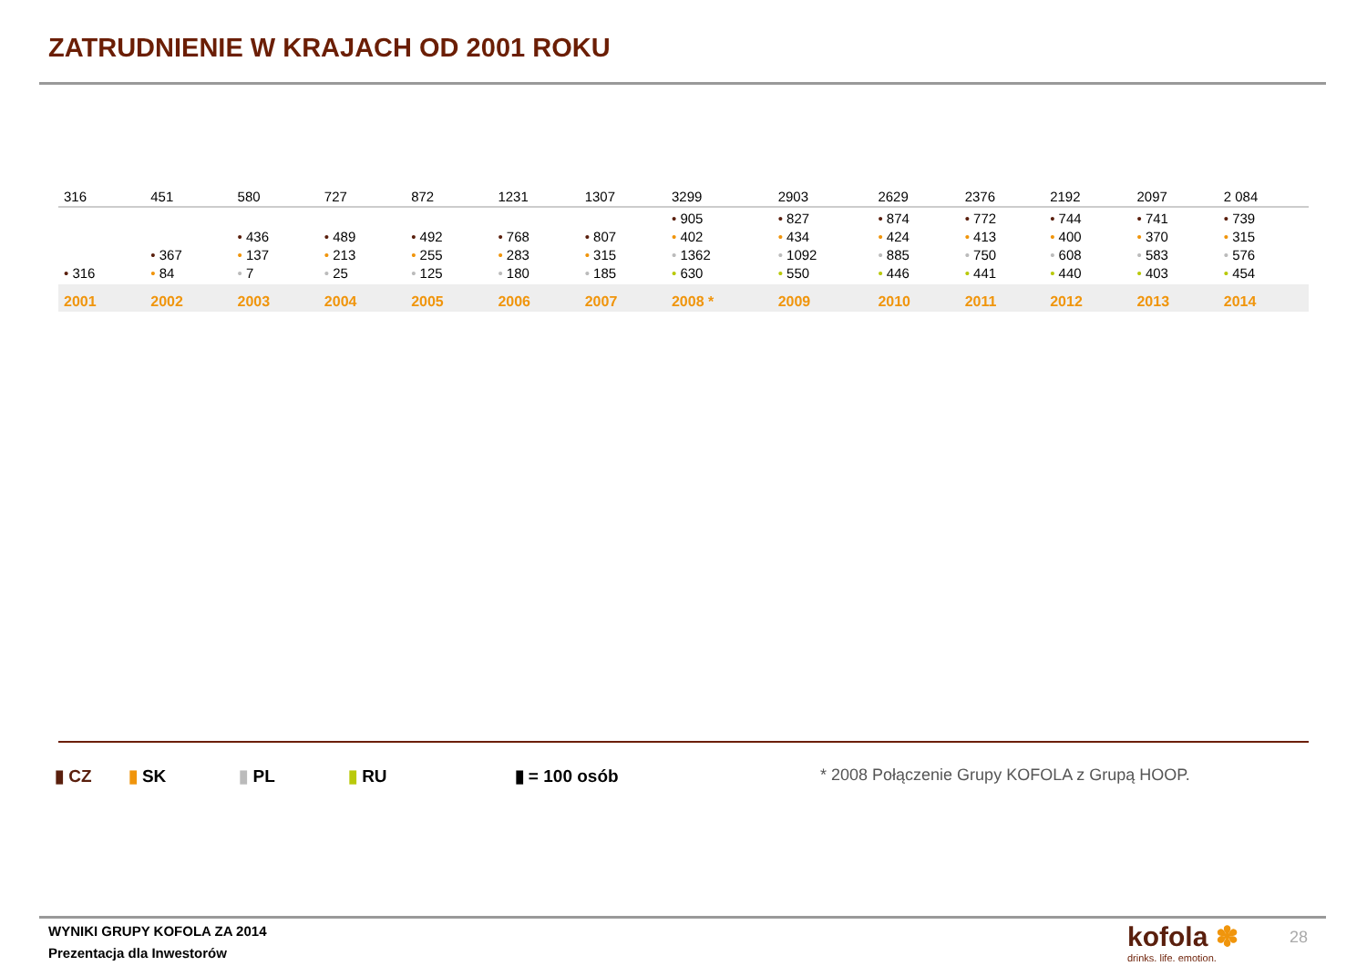ZATRUDNIENIE W KRAJACH OD 2001 ROKU
| 316 | 451 | 580 | 727 | 872 | 1231 | 1307 | 3299 | 2903 | 2629 | 2376 | 2192 | 2097 | 2 084 |
| • 316 | • 367 • 84 | • 436 • 137 • 7 | • 489 • 213 • 25 | • 492 • 255 • 125 | • 768 • 283 • 180 | • 807 • 315 • 185 | • 905 • 402 • 1362 • 630 | • 827 • 434 • 1092 • 550 | • 874 • 424 • 885 • 446 | • 772 • 413 • 750 • 441 | • 744 • 400 • 608 • 440 | • 741 • 370 • 583 • 403 | • 739 • 315 • 576 • 454 |
| 2001 | 2002 | 2003 | 2004 | 2005 | 2006 | 2007 | 2008 * | 2009 | 2010 | 2011 | 2012 | 2013 | 2014 |
▮ CZ ▮ SK ▮ PL ▮ RU ▮ = 100 osób
* 2008 Połączenie Grupy KOFOLA z Grupą HOOP.
WYNIKI GRUPY KOFOLA ZA 2014
Prezentacja dla Inwestorów
kofola ✽
drinks. life. emotion.
28